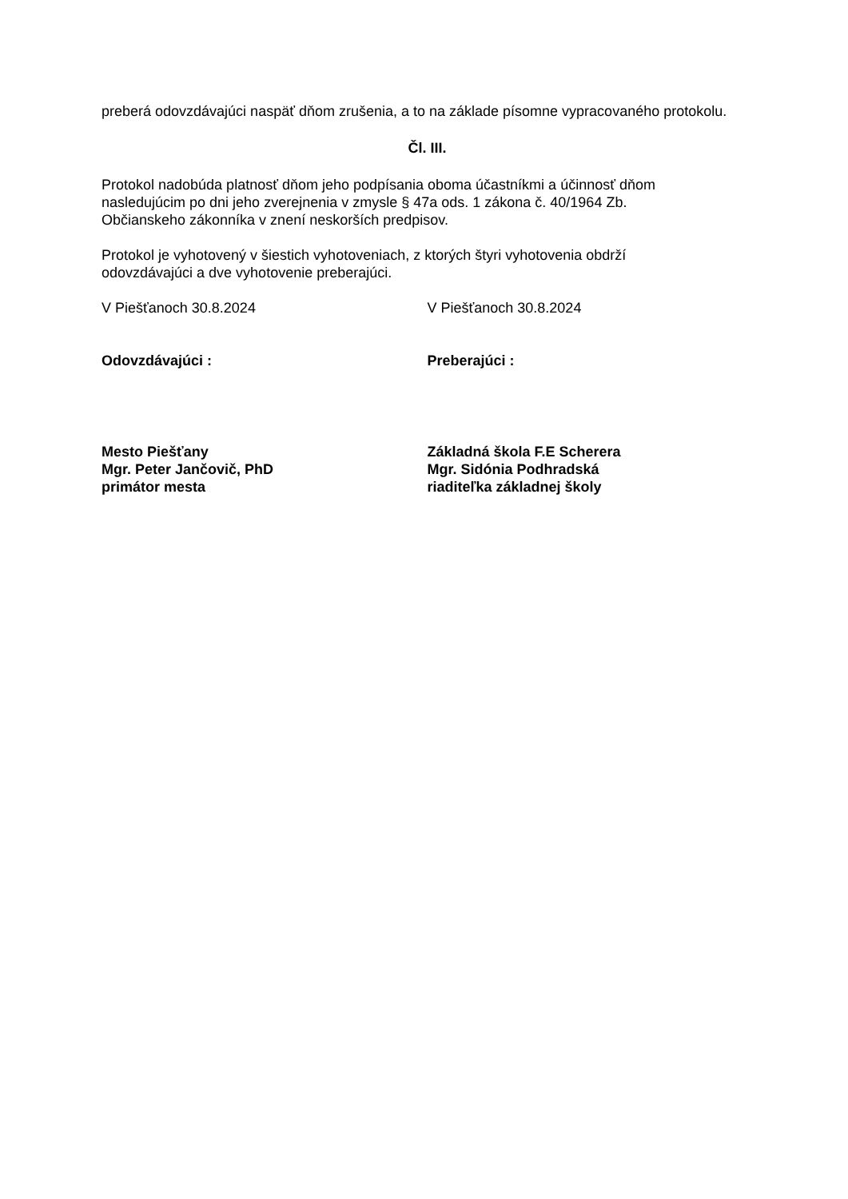preberá odovzdávajúci naspäť dňom zrušenia, a to na základe písomne vypracovaného protokolu.
Čl. III.
Protokol nadobúda platnosť dňom jeho podpísania oboma účastníkmi a účinnosť dňom
nasledujúcim po dni jeho zverejnenia v zmysle § 47a ods. 1 zákona č. 40/1964 Zb.
Občianskeho zákonníka v znení neskorších predpisov.
Protokol je vyhotovený v šiestich vyhotoveniach, z ktorých štyri vyhotovenia obdrží
odovzdávajúci a dve vyhotovenie preberajúci.
V Piešťanoch 30.8.2024 V Piešťanoch 30.8.2024
Odovzdávajúci : Preberajúci :
Mesto Piešťany
Mgr. Peter Jančovič, PhD
primátor mesta
Základná škola F.E Scherera
Mgr. Sidónia Podhradská
riaditeľka základnej školy